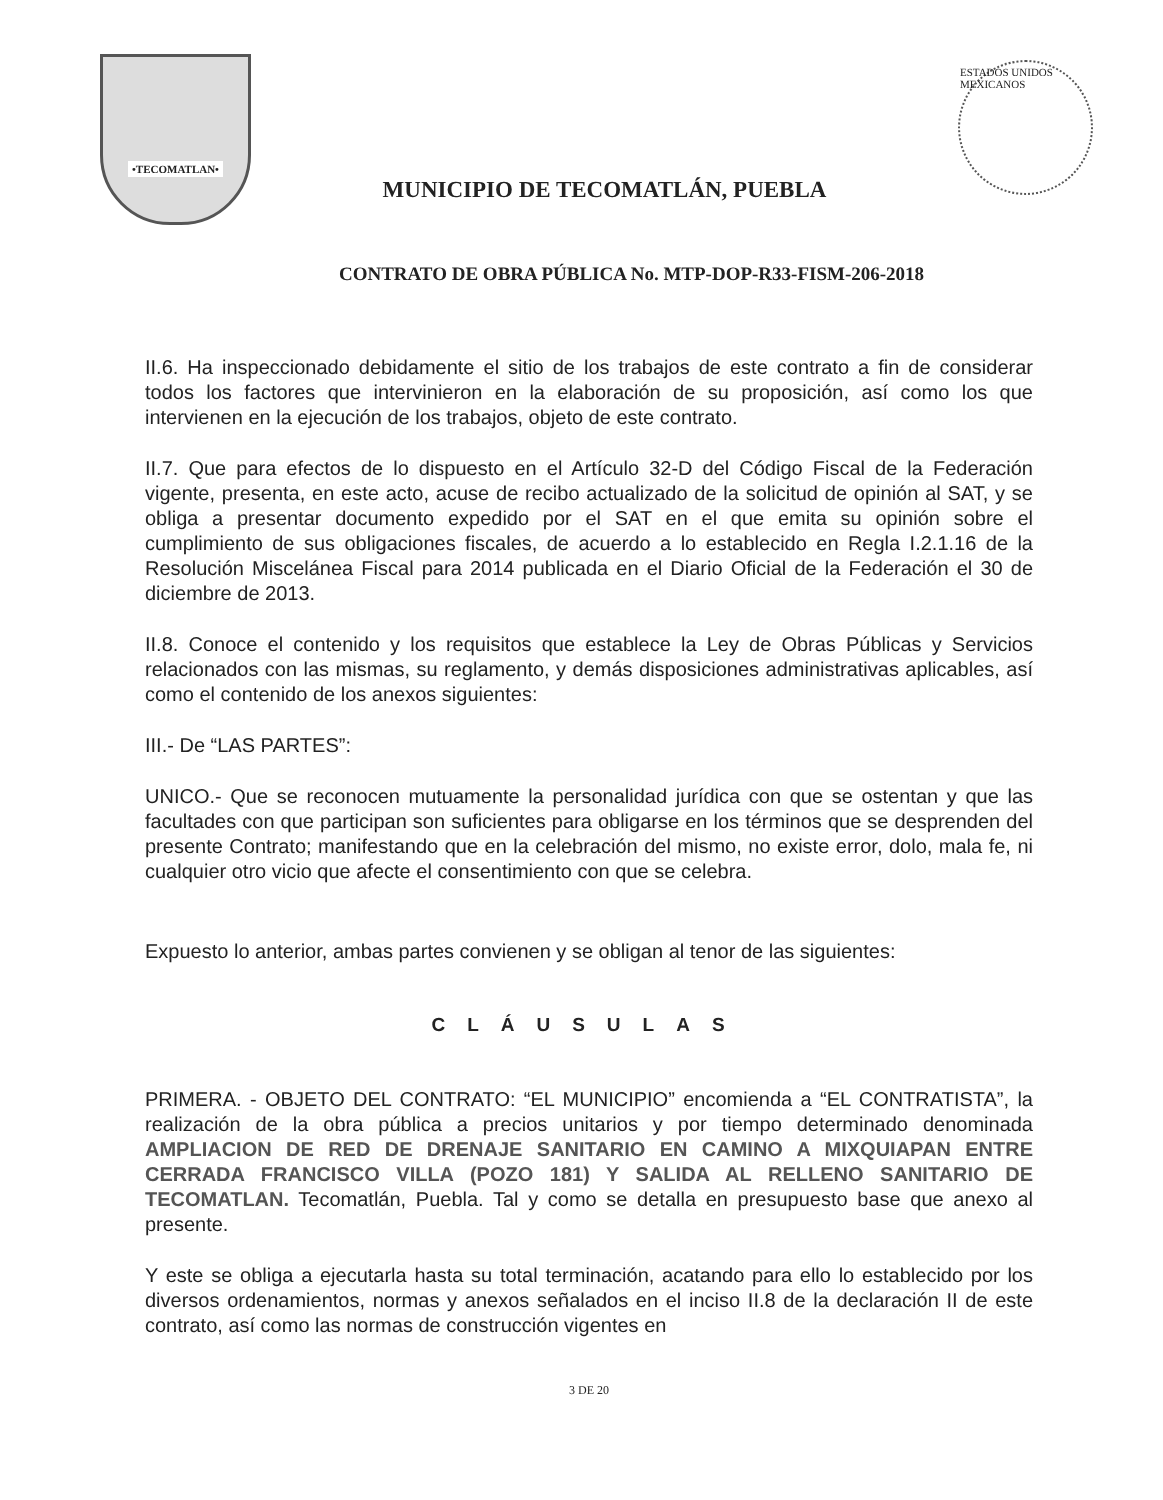•TECOMATLAN•
MUNICIPIO DE TECOMATLÁN, PUEBLA
ESTADOS UNIDOS MEXICANOS
CONTRATO DE OBRA PÚBLICA No. MTP-DOP-R33-FISM-206-2018
II.6. Ha inspeccionado debidamente el sitio de los trabajos de este contrato a fin de considerar todos los factores que intervinieron en la elaboración de su proposición, así como los que intervienen en la ejecución de los trabajos, objeto de este contrato.
II.7. Que para efectos de lo dispuesto en el Artículo 32-D del Código Fiscal de la Federación vigente, presenta, en este acto, acuse de recibo actualizado de la solicitud de opinión al SAT, y se obliga a presentar documento expedido por el SAT en el que emita su opinión sobre el cumplimiento de sus obligaciones fiscales, de acuerdo a lo establecido en Regla I.2.1.16 de la Resolución Miscelánea Fiscal para 2014 publicada en el Diario Oficial de la Federación el 30 de diciembre de 2013.
II.8. Conoce el contenido y los requisitos que establece la Ley de Obras Públicas y Servicios relacionados con las mismas, su reglamento, y demás disposiciones administrativas aplicables, así como el contenido de los anexos siguientes:
III.- De “LAS PARTES”:
UNICO.- Que se reconocen mutuamente la personalidad jurídica con que se ostentan y que las facultades con que participan son suficientes para obligarse en los términos que se desprenden del presente Contrato; manifestando que en la celebración del mismo, no existe error, dolo, mala fe, ni cualquier otro vicio que afecte el consentimiento con que se celebra.
Expuesto lo anterior, ambas partes convienen y se obligan al tenor de las siguientes:
CLÁUSULAS
PRIMERA. - OBJETO DEL CONTRATO: “EL MUNICIPIO” encomienda a “EL CONTRATISTA”, la realización de la obra pública a precios unitarios y por tiempo determinado denominada AMPLIACION DE RED DE DRENAJE SANITARIO EN CAMINO A MIXQUIAPAN ENTRE CERRADA FRANCISCO VILLA (POZO 181) Y SALIDA AL RELLENO SANITARIO DE TECOMATLAN. Tecomatlán, Puebla. Tal y como se detalla en presupuesto base que anexo al presente.
Y este se obliga a ejecutarla hasta su total terminación, acatando para ello lo establecido por los diversos ordenamientos, normas y anexos señalados en el inciso II.8 de la declaración II de este contrato, así como las normas de construcción vigentes en
3 DE 20